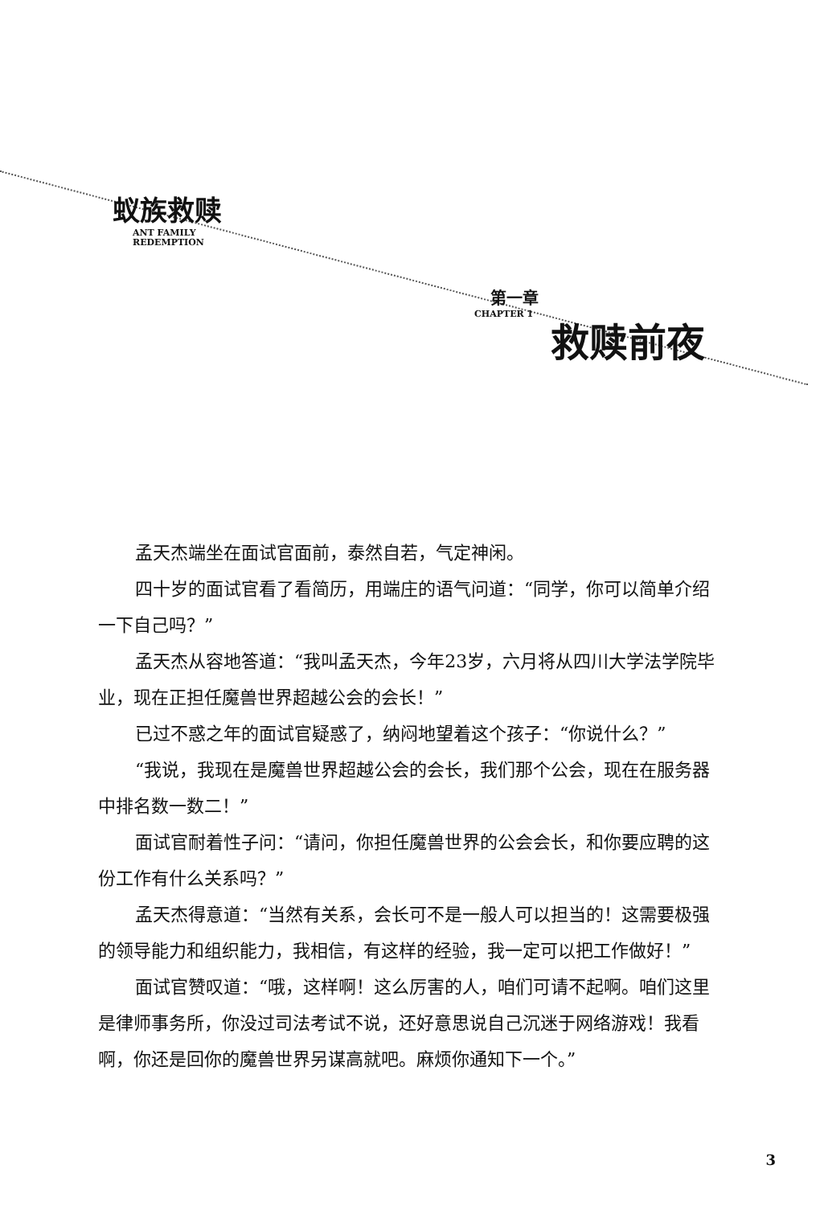蚁族救赎
ANT FAMILY
REDEMPTION
第一章
CHAPTER 1
救赎前夜
孟天杰端坐在面试官面前，泰然自若，气定神闲。
四十岁的面试官看了看简历，用端庄的语气问道：“同学，你可以简单介绍一下自己吗？”
孟天杰从容地答道：“我叫孟天杰，今年23岁，六月将从四川大学法学院毕业，现在正担任魔兽世界超越公会的会长！”
已过不惑之年的面试官疑惑了，纳闷地望着这个孩子：“你说什么？”
“我说，我现在是魔兽世界超越公会的会长，我们那个公会，现在在服务器中排名数一数二！”
面试官耐着性子问：“请问，你担任魔兽世界的公会会长，和你要应聘的这份工作有什么关系吗？”
孟天杰得意道：“当然有关系，会长可不是一般人可以担当的！这需要极强的领导能力和组织能力，我相信，有这样的经验，我一定可以把工作做好！”
面试官赞叹道：“哦，这样啊！这么厉害的人，咱们可请不起啊。咱们这里是律师事务所，你没过司法考试不说，还好意思说自己沉迷于网络游戏！我看啊，你还是回你的魔兽世界另谋高就吧。麻烦你通知下一个。”
3